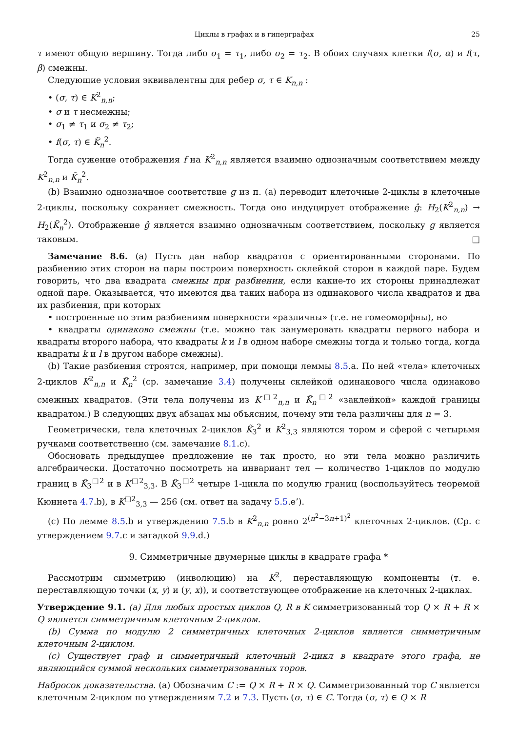Циклы в графах и в гиперграфах 25
τ имеют общую вершину. Тогда либо σ<sub>1</sub> = τ<sub>1</sub>, либо σ<sub>2</sub> = τ<sub>2</sub>. В обоих случаях клетки f(σ, α) и f(τ, β) смежны.
Следующие условия эквивалентны для ребер σ, τ ∈ K<sub>n,n</sub> :
• (σ, τ) ∈ K<sup>2</sup><sub>n,n</sub>;
• σ и τ несмежны;
• σ<sub>1</sub> ≠ τ<sub>1</sub> и σ<sub>2</sub> ≠ τ<sub>2</sub>;
• f(σ, τ) ∈ K̃<sub>n</sub><sup>2</sup>.
Тогда сужение отображения f на K<sup>2</sup><sub>n,n</sub> является взаимно однозначным соответствием между K<sup>2</sup><sub>n,n</sub> и K̃<sub>n</sub><sup>2</sup>.
(b) Взаимно однозначное соответствие g из п. (a) переводит клеточные 2-циклы в клеточные 2-циклы, поскольку сохраняет смежность. Тогда оно индуцирует отображение ĝ: H<sub>2</sub>(K<sup>2</sup><sub>n,n</sub>) → H<sub>2</sub>(K̃<sub>n</sub><sup>2</sup>). Отображение ĝ является взаимно однозначным соответствием, поскольку g является таковым. □
Замечание 8.6. (a) Пусть дан набор квадратов с ориентированными сторонами. По разбиению этих сторон на пары построим поверхность склейкой сторон в каждой паре. Будем говорить, что два квадрата смежны при разбиении, если какие-то их стороны принадлежат одной паре. Оказывается, что имеются два таких набора из одинакового числа квадратов и два их разбиения, при которых
• построенные по этим разбиениям поверхности «различны» (т.е. не гомеоморфны), но
• квадраты одинаково смежны (т.е. можно так занумеровать квадраты первого набора и квадраты второго набора, что квадраты k и l в одном наборе смежны тогда и только тогда, когда квадраты k и l в другом наборе смежны).
(b) Такие разбиения строятся, например, при помощи леммы 8.5.a. По ней «тела» клеточных 2-циклов K<sup>2</sup><sub>n,n</sub> и K̃<sub>n</sub><sup>2</sup> (ср. замечание 3.4) получены склейкой одинакового числа одинаково смежных квадратов. (Эти тела получены из K<sup>□2</sup><sub>n,n</sub> и K̃<sub>n</sub><sup>□2</sup> «заклейкой» каждой границы квадратом.) В следующих двух абзацах мы объясним, почему эти тела различны для n = 3.
Геометрически, тела клеточных 2-циклов K̃<sub>3</sub><sup>2</sup> и K<sup>2</sup><sub>3,3</sub> являются тором и сферой с четырьмя ручками соответственно (см. замечание 8.1.c).
Обосновать предыдущее предложение не так просто, но эти тела можно различить алгебраически. Достаточно посмотреть на инвариант тел — количество 1-циклов по модулю границ в K̃<sub>3</sub><sup>□2</sup> и в K<sup>□2</sup><sub>3,3</sub>. В K̃<sub>3</sub><sup>□2</sup> четыре 1-цикла по модулю границ (воспользуйтесь теоремой Кюннета 4.7.b), в K<sup>□2</sup><sub>3,3</sub> — 256 (см. ответ на задачу 5.5.e’).
(c) По лемме 8.5.b и утверждению 7.5.b в K<sup>2</sup><sub>n,n</sub> ровно 2<sup>(n<sup>2</sup>−3n+1)<sup>2</sup></sup> клеточных 2-циклов. (Ср. с утверждением 9.7.c и загадкой 9.9.d.)
9. Симметричные двумерные циклы в квадрате графа *
Рассмотрим симметрию (инволюцию) на K<sup>2</sup>, переставляющую компоненты (т. е. переставляющую точки (x, y) и (y, x)), и соответствующее отображение на клеточных 2-циклах.
Утверждение 9.1. (a) Для любых простых циклов Q, R в K симметризованный тор Q × R + R × Q является симметричным клеточным 2-циклом.
(b) Сумма по модулю 2 симметричных клеточных 2-циклов является симметричным клеточным 2-циклом.
(c) Существует граф и симметричный клеточный 2-цикл в квадрате этого графа, не являющийся суммой нескольких симметризованных торов.
Набросок доказательства. (a) Обозначим C := Q × R + R × Q. Симметризованный тор C является клеточным 2-циклом по утверждениям 7.2 и 7.3. Пусть (σ, τ) ∈ C. Тогда (σ, τ) ∈ Q × R